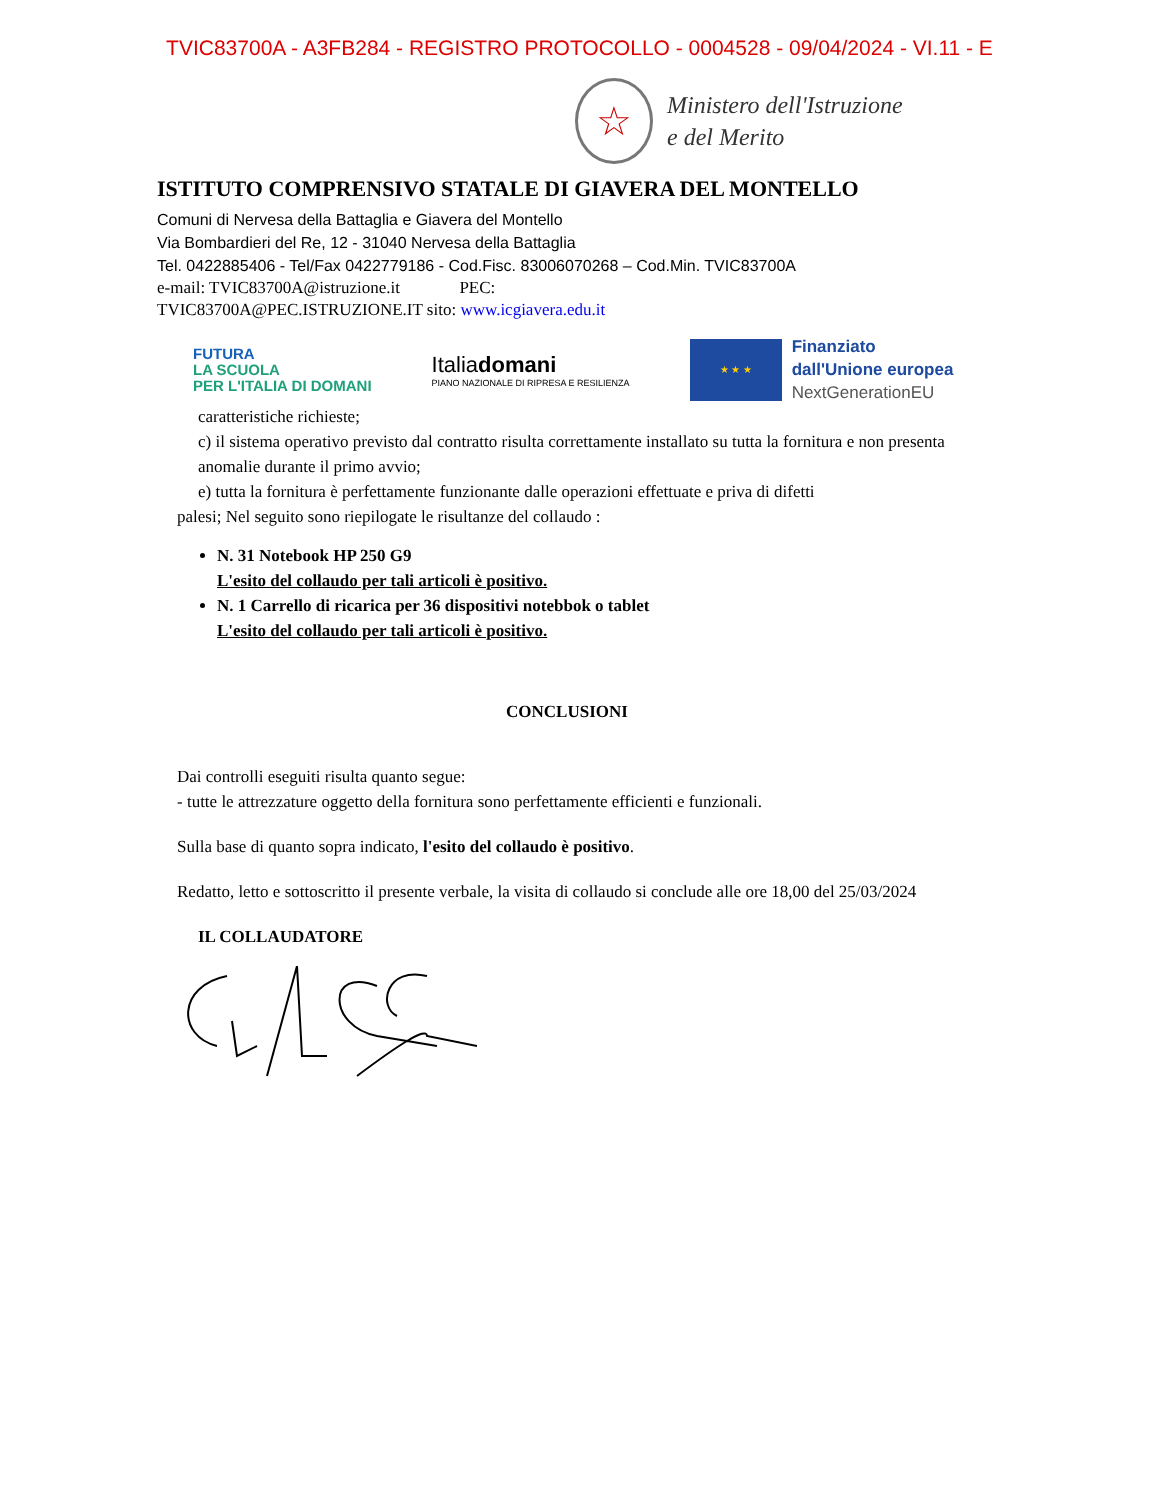TVIC83700A - A3FB284 - REGISTRO PROTOCOLLO - 0004528 - 09/04/2024 - VI.11 - E
☆
Ministero dell'Istruzione
e del Merito
ISTITUTO COMPRENSIVO STATALE DI GIAVERA DEL MONTELLO
Comuni di Nervesa della Battaglia e Giavera del Montello
Via Bombardieri del Re, 12 - 31040 Nervesa della Battaglia
Tel. 0422885406 - Tel/Fax 0422779186 - Cod.Fisc. 83006070268 – Cod.Min. TVIC83700A
e-mail: TVIC83700A@istruzione.it PEC:
TVIC83700A@PEC.ISTRUZIONE.IT sito: www.icgiavera.edu.it
FUTURA
LA SCUOLA
PER L'ITALIA DI DOMANI
Italiadomani
PIANO NAZIONALE DI RIPRESA E RESILIENZA
★ ★ ★
Finanziato
dall'Unione europea
NextGenerationEU
caratteristiche richieste;
c) il sistema operativo previsto dal contratto risulta correttamente installato su tutta la fornitura e non presenta anomalie durante il primo avvio;
e) tutta la fornitura è perfettamente funzionante dalle operazioni effettuate e priva di difetti
palesi; Nel seguito sono riepilogate le risultanze del collaudo :
N. 31 Notebook HP 250 G9
L'esito del collaudo per tali articoli è positivo.
N. 1 Carrello di ricarica per 36 dispositivi notebbok o tablet
L'esito del collaudo per tali articoli è positivo.
CONCLUSIONI
Dai controlli eseguiti risulta quanto segue:
- tutte le attrezzature oggetto della fornitura sono perfettamente efficienti e funzionali.
Sulla base di quanto sopra indicato, l'esito del collaudo è positivo.
Redatto, letto e sottoscritto il presente verbale, la visita di collaudo si conclude alle ore 18,00 del 25/03/2024
IL COLLAUDATORE